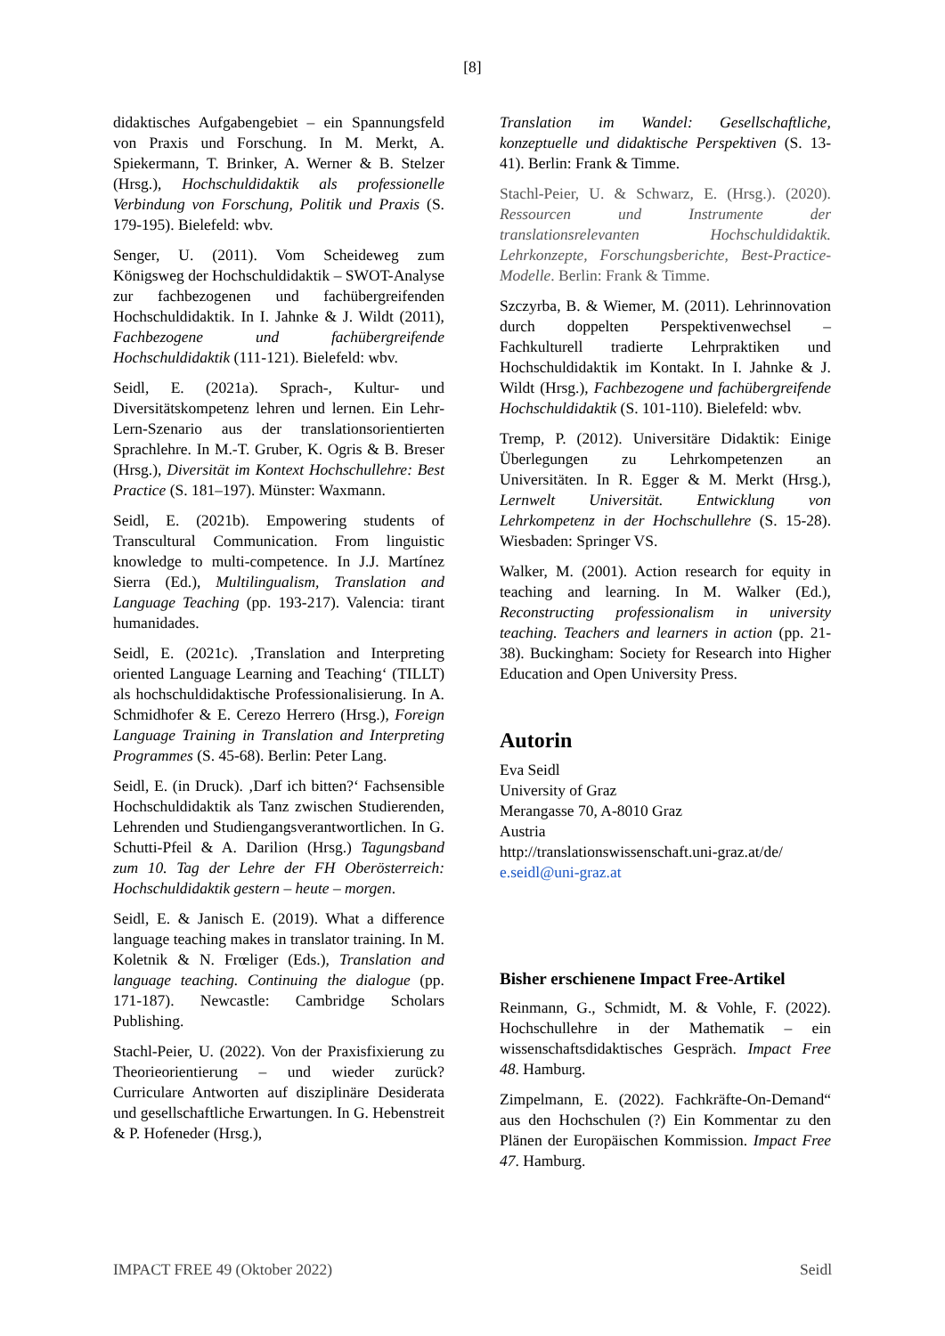[8]
didaktisches Aufgabengebiet – ein Spannungsfeld von Praxis und Forschung. In M. Merkt, A. Spiekermann, T. Brinker, A. Werner & B. Stelzer (Hrsg.), Hochschuldidaktik als professionelle Verbindung von Forschung, Politik und Praxis (S. 179-195). Bielefeld: wbv.
Senger, U. (2011). Vom Scheideweg zum Königsweg der Hochschuldidaktik – SWOT-Analyse zur fachbezogenen und fachübergreifenden Hochschuldidaktik. In I. Jahnke & J. Wildt (2011), Fachbezogene und fachübergreifende Hochschuldidaktik (111-121). Bielefeld: wbv.
Seidl, E. (2021a). Sprach-, Kultur- und Diversitätskompetenz lehren und lernen. Ein Lehr-Lern-Szenario aus der translationsorientierten Sprachlehre. In M.-T. Gruber, K. Ogris & B. Breser (Hrsg.), Diversität im Kontext Hochschullehre: Best Practice (S. 181–197). Münster: Waxmann.
Seidl, E. (2021b). Empowering students of Transcultural Communication. From linguistic knowledge to multi-competence. In J.J. Martínez Sierra (Ed.), Multilingualism, Translation and Language Teaching (pp. 193-217). Valencia: tirant humanidades.
Seidl, E. (2021c). ‚Translation and Interpreting oriented Language Learning and Teaching‘ (TILLT) als hochschuldidaktische Professionalisierung. In A. Schmidhofer & E. Cerezo Herrero (Hrsg.), Foreign Language Training in Translation and Interpreting Programmes (S. 45-68). Berlin: Peter Lang.
Seidl, E. (in Druck). ‚Darf ich bitten?‘ Fachsensible Hochschuldidaktik als Tanz zwischen Studierenden, Lehrenden und Studiengangsverantwortlichen. In G. Schutti-Pfeil & A. Darilion (Hrsg.) Tagungsband zum 10. Tag der Lehre der FH Oberösterreich: Hochschuldidaktik gestern – heute – morgen.
Seidl, E. & Janisch E. (2019). What a difference language teaching makes in translator training. In M. Koletnik & N. Frœliger (Eds.), Translation and language teaching. Continuing the dialogue (pp. 171-187). Newcastle: Cambridge Scholars Publishing.
Stachl-Peier, U. (2022). Von der Praxisfixierung zu Theorieorientierung – und wieder zurück? Curriculare Antworten auf disziplinäre Desiderata und gesellschaftliche Erwartungen. In G. Hebenstreit & P. Hofeneder (Hrsg.),
Translation im Wandel: Gesellschaftliche, konzeptuelle und didaktische Perspektiven (S. 13-41). Berlin: Frank & Timme.
Stachl-Peier, U. & Schwarz, E. (Hrsg.). (2020). Ressourcen und Instrumente der translationsrelevanten Hochschuldidaktik. Lehrkonzepte, Forschungsberichte, Best-Practice-Modelle. Berlin: Frank & Timme.
Szczyrba, B. & Wiemer, M. (2011). Lehrinnovation durch doppelten Perspektivenwechsel – Fachkulturell tradierte Lehrpraktiken und Hochschuldidaktik im Kontakt. In I. Jahnke & J. Wildt (Hrsg.), Fachbezogene und fachübergreifende Hochschuldidaktik (S. 101-110). Bielefeld: wbv.
Tremp, P. (2012). Universitäre Didaktik: Einige Überlegungen zu Lehrkompetenzen an Universitäten. In R. Egger & M. Merkt (Hrsg.), Lernwelt Universität. Entwicklung von Lehrkompetenz in der Hochschullehre (S. 15-28). Wiesbaden: Springer VS.
Walker, M. (2001). Action research for equity in teaching and learning. In M. Walker (Ed.), Reconstructing professionalism in university teaching. Teachers and learners in action (pp. 21-38). Buckingham: Society for Research into Higher Education and Open University Press.
Autorin
Eva Seidl
University of Graz
Merangasse 70, A-8010 Graz
Austria
http://translationswissenschaft.uni-graz.at/de/
e.seidl@uni-graz.at
Bisher erschienene Impact Free-Artikel
Reinmann, G., Schmidt, M. & Vohle, F. (2022). Hochschullehre in der Mathematik – ein wissenschaftsdidaktisches Gespräch. Impact Free 48. Hamburg.
Zimpelmann, E. (2022). Fachkräfte-On-Demand“ aus den Hochschulen (?) Ein Kommentar zu den Plänen der Europäischen Kommission. Impact Free 47. Hamburg.
IMPACT FREE 49 (Oktober 2022) Seidl